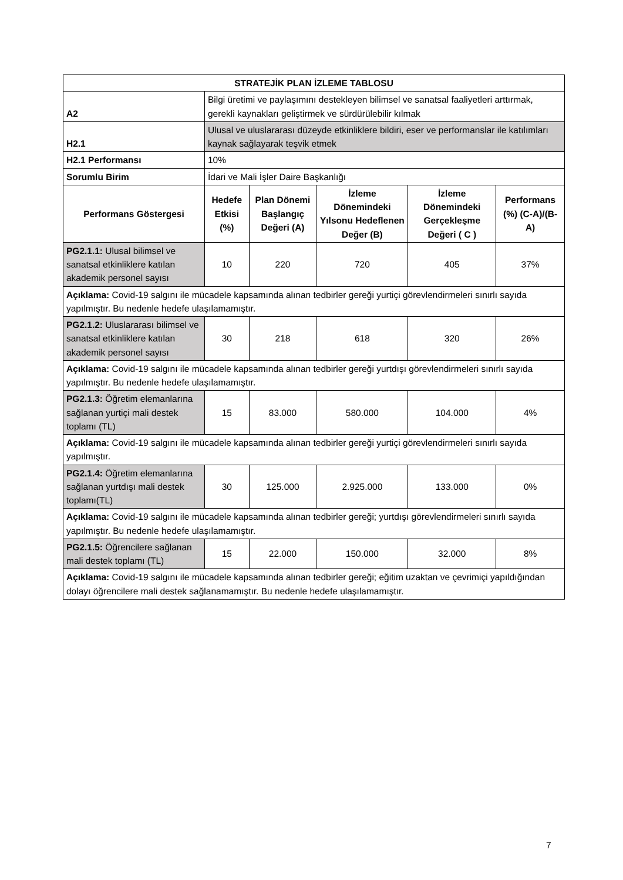| STRATEJİK PLAN İZLEME TABLOSU | | | | | |
| --- | --- | --- | --- | --- | --- |
| A2 | Bilgi üretimi ve paylaşımını destekleyen bilimsel ve sanatsal faaliyetleri arttırmak, gerekli kaynakları geliştirmek ve sürdürülebilir kılmak | | | | |
| H2.1 | Ulusal ve uluslararası düzeyde etkinliklere bildiri, eser ve performanslar ile katılımları kaynak sağlayarak teşvik etmek | | | | |
| H2.1 Performansı | 10% | | | | |
| Sorumlu Birim | İdari ve Mali İşler Daire Başkanlığı | | | | |
| Performans Göstergesi | Hedefe Etkisi (%) | Plan Dönemi Başlangıç Değeri (A) | İzleme Dönemindeki Yılsonu Hedeflenen Değer (B) | İzleme Dönemindeki Gerçekleşme Değeri ( C ) | Performans (%) (C-A)/(B-A) |
| PG2.1.1: Ulusal bilimsel ve sanatsal etkinliklere katılan akademik personel sayısı | 10 | 220 | 720 | 405 | 37% |
| Açıklama: Covid-19 salgını ile mücadele kapsamında alınan tedbirler gereği yurtiçi görevlendirmeleri sınırlı sayıda yapılmıştır. Bu nedenle hedefe ulaşılamamıştır. | | | | | |
| PG2.1.2: Uluslararası bilimsel ve sanatsal etkinliklere katılan akademik personel sayısı | 30 | 218 | 618 | 320 | 26% |
| Açıklama: Covid-19 salgını ile mücadele kapsamında alınan tedbirler gereği yurtdışı görevlendirmeleri sınırlı sayıda yapılmıştır. Bu nedenle hedefe ulaşılamamıştır. | | | | | |
| PG2.1.3: Öğretim elemanlarına sağlanan yurtiçi mali destek toplamı (TL) | 15 | 83.000 | 580.000 | 104.000 | 4% |
| Açıklama: Covid-19 salgını ile mücadele kapsamında alınan tedbirler gereği yurtiçi görevlendirmeleri sınırlı sayıda yapılmıştır. | | | | | |
| PG2.1.4: Öğretim elemanlarına sağlanan yurtdışı mali destek toplamı(TL) | 30 | 125.000 | 2.925.000 | 133.000 | 0% |
| Açıklama: Covid-19 salgını ile mücadele kapsamında alınan tedbirler gereği; yurtdışı görevlendirmeleri sınırlı sayıda yapılmıştır. Bu nedenle hedefe ulaşılamamıştır. | | | | | |
| PG2.1.5: Öğrencilere sağlanan mali destek toplamı (TL) | 15 | 22.000 | 150.000 | 32.000 | 8% |
| Açıklama: Covid-19 salgını ile mücadele kapsamında alınan tedbirler gereği; eğitim uzaktan ve çevrimiçi yapıldığından dolayı öğrencilere mali destek sağlanamamıştır. Bu nedenle hedefe ulaşılamamıştır. | | | | | |
7